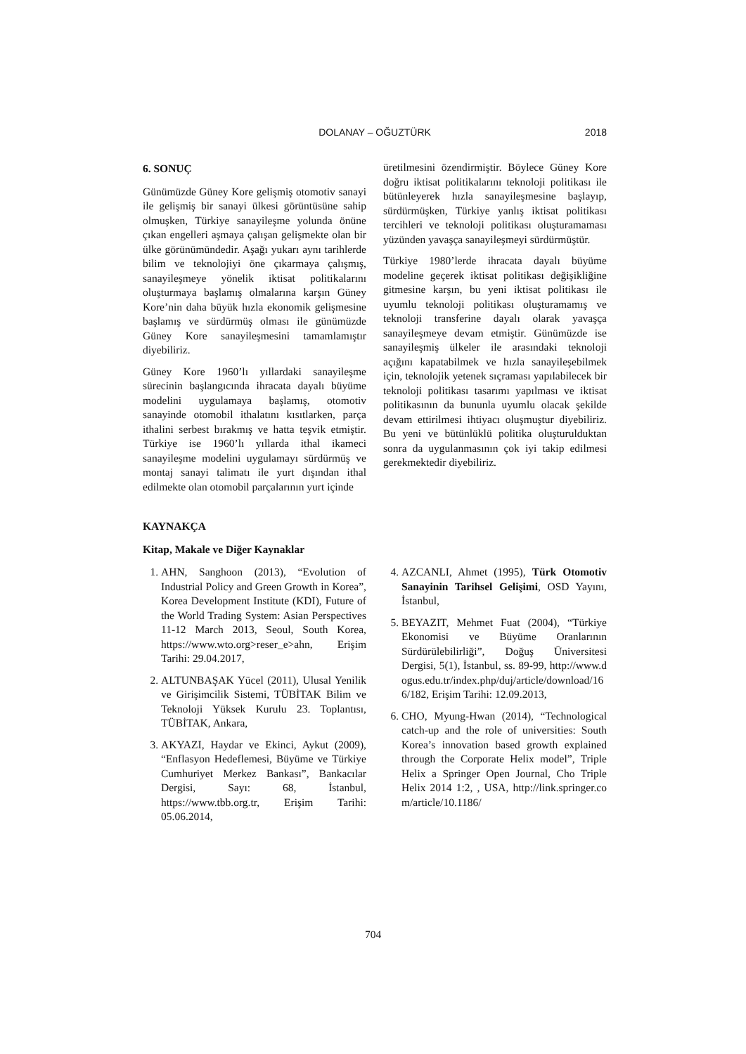DOLANAY – OĞUZTÜRK
2018
6. SONUÇ
Günümüzde Güney Kore gelişmiş otomotiv sanayi ile gelişmiş bir sanayi ülkesi görüntüsüne sahip olmuşken, Türkiye sanayileşme yolunda önüne çıkan engelleri aşmaya çalışan gelişmekte olan bir ülke görünümündedir. Aşağı yukarı aynı tarihlerde bilim ve teknolojiyi öne çıkarmaya çalışmış, sanayileşmeye yönelik iktisat politikalarını oluşturmaya başlamış olmalarına karşın Güney Kore’nin daha büyük hızla ekonomik gelişmesine başlamış ve sürdürmüş olması ile günümüzde Güney Kore sanayileşmesini tamamlamıştır diyebiliriz.
Güney Kore 1960’lı yıllardaki sanayileşme sürecinin başlangıcında ihracata dayalı büyüme modelini uygulamaya başlamış, otomotiv sanayinde otomobil ithalatını kısıtlarken, parça ithalini serbest bırakmış ve hatta teşvik etmiştir. Türkiye ise 1960’lı yıllarda ithal ikameci sanayileşme modelini uygulamayı sürdürmüş ve montaj sanayi talimatı ile yurt dışından ithal edilmekte olan otomobil parçalarının yurt içinde
üretilmesini özendirmiştir. Böylece Güney Kore doğru iktisat politikalarını teknoloji politikası ile bütünleyerek hızla sanayileşmesine başlayıp, sürdürmüşken, Türkiye yanlış iktisat politikası tercihleri ve teknoloji politikası oluşturamaması yüzünden yavaşça sanayileşmeyi sürdürmüştür.
Türkiye 1980’lerde ihracata dayalı büyüme modeline geçerek iktisat politikası değişikliğine gitmesine karşın, bu yeni iktisat politikası ile uyumlu teknoloji politikası oluşturamamış ve teknoloji transferine dayalı olarak yavaşça sanayileşmeye devam etmiştir. Günümüzde ise sanayileşmiş ülkeler ile arasındaki teknoloji açığını kapatabilmek ve hızla sanayileşebilmek için, teknolojik yetenek sıçraması yapılabilecek bir teknoloji politikası tasarımı yapılması ve iktisat politikasının da bununla uyumlu olacak şekilde devam ettirilmesi ihtiyacı oluşmuştur diyebiliriz. Bu yeni ve bütünlüklü politika oluşturulduktan sonra da uygulanmasının çok iyi takip edilmesi gerekmektedir diyebiliriz.
KAYNAKÇA
Kitap, Makale ve Diğer Kaynaklar
1. AHN, Sanghoon (2013), “Evolution of Industrial Policy and Green Growth in Korea”, Korea Development Institute (KDI), Future of the World Trading System: Asian Perspectives 11-12 March 2013, Seoul, South Korea, https://www.wto.org>reser_e>ahn, Erişim Tarihi: 29.04.2017,
2. ALTUNBAŞAK Yücel (2011), Ulusal Yenilik ve Girişimcilik Sistemi, TÜBİTAK Bilim ve Teknoloji Yüksek Kurulu 23. Toplantısı, TÜBİTAK, Ankara,
3. AKYAZI, Haydar ve Ekinci, Aykut (2009), “Enflasyon Hedeflemesi, Büyüme ve Türkiye Cumhuriyet Merkez Bankası”, Bankacılar Dergisi, Sayı: 68, İstanbul, https://www.tbb.org.tr, Erişim Tarihi: 05.06.2014,
4. AZCANLI, Ahmet (1995), Türk Otomotiv Sanayinin Tarihsel Gelişimi, OSD Yayını, İstanbul,
5. BEYAZIT, Mehmet Fuat (2004), “Türkiye Ekonomisi ve Büyüme Oranlarının Sürdürülebilirliği”, Doğuş Üniversitesi Dergisi, 5(1), İstanbul, ss. 89-99, http://www.dogus.edu.tr/index.php/duj/article/download/166/182, Erişim Tarihi: 12.09.2013,
6. CHO, Myung-Hwan (2014), “Technological catch-up and the role of universities: South Korea’s innovation based growth explained through the Corporate Helix model”, Triple Helix a Springer Open Journal, Cho Triple Helix 2014 1:2, , USA, http://link.springer.com/article/10.1186/
704